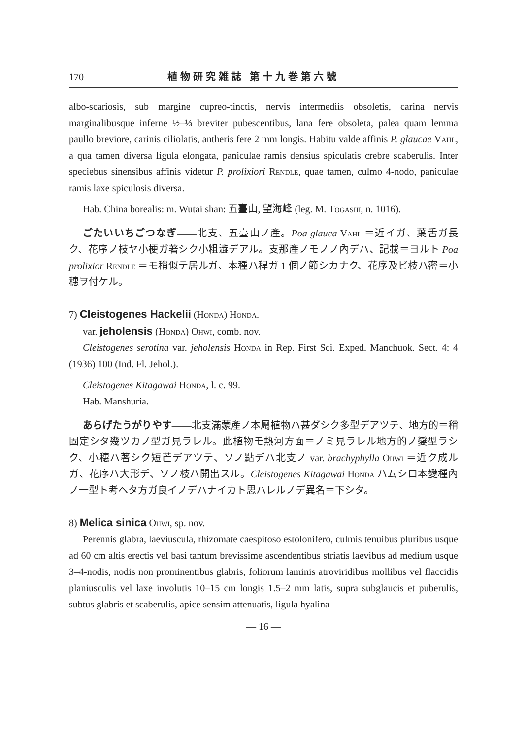170 植物研究雑誌 第十九巻第六號
albo-scariosis, sub margine cupreo-tinctis, nervis intermediis obsoletis, carina nervis marginalibusque inferne ½–⅓ breviter pubescentibus, lana fere obsoleta, palea quam lemma paullo breviore, carinis ciliolatis, antheris fere 2 mm longis. Habitu valde affinis P. glaucae Vahl, a qua tamen diversa ligula elongata, paniculae ramis densius spiculatis crebre scaberulis. Inter speciebus sinensibus affinis videtur P. prolixiori Rendle, quae tamen, culmo 4-nodo, paniculae ramis laxe spiculosis diversa.
Hab. China borealis: m. Wutai shan: 五臺山, 望海峰 (leg. M. Togashi, n. 1016).
ごたいいちごつなぎ——北支、五臺山ノ產。Poa glauca Vahl ＝近イガ、葉舌ガ長ク、花序ノ枝ヤ小梗ガ著シク小粗澁デアル。支那產ノモノノ內デハ、記載＝ヨルト Poa prolixior Rendle ＝モ稍似テ居ルガ、本種ハ稈ガ 1 個ノ節シカナク、花序及ビ枝ハ密＝小穗ヲ付ケル。
7) Cleistogenes Hackelii (Honda) Honda.
var. jeholensis (Honda) Ohwi, comb. nov.
Cleistogenes serotina var. jeholensis Honda in Rep. First Sci. Exped. Manchuok. Sect. 4: 4 (1936) 100 (Ind. Fl. Jehol.).
Cleistogenes Kitagawai Honda, l. c. 99.
Hab. Manshuria.
あらげたうがりやす——北支滿蒙產ノ本屬植物ハ甚ダシク多型デアツテ、地方的＝稍固定シタ幾ツカノ型ガ見ラレル。此植物モ熱河方面＝ノミ見ラレル地方的ノ變型ラシク、小穗ハ著シク短芒デアツテ、ソノ點デハ北支ノ var. brachyphylla Ohwi ＝近ク成ルガ、花序ハ大形デ、ソノ枝ハ開出スル。Cleistogenes Kitagawai Honda ハムシロ本變種內ノ一型ト考ヘタ方ガ良イノデハナイカト思ハレルノデ異名＝下シタ。
8) Melica sinica Ohwi, sp. nov.
Perennis glabra, laeviuscula, rhizomate caespitoso estolonifero, culmis tenuibus pluribus usque ad 60 cm altis erectis vel basi tantum brevissime ascendentibus striatis laevibus ad medium usque 3–4-nodis, nodis non prominentibus glabris, foliorum laminis atroviridibus mollibus vel flaccidis planiusculis vel laxe involutis 10–15 cm longis 1.5–2 mm latis, supra subglaucis et puberulis, subtus glabris et scaberulis, apice sensim attenuatis, ligula hyalina
— 16 —